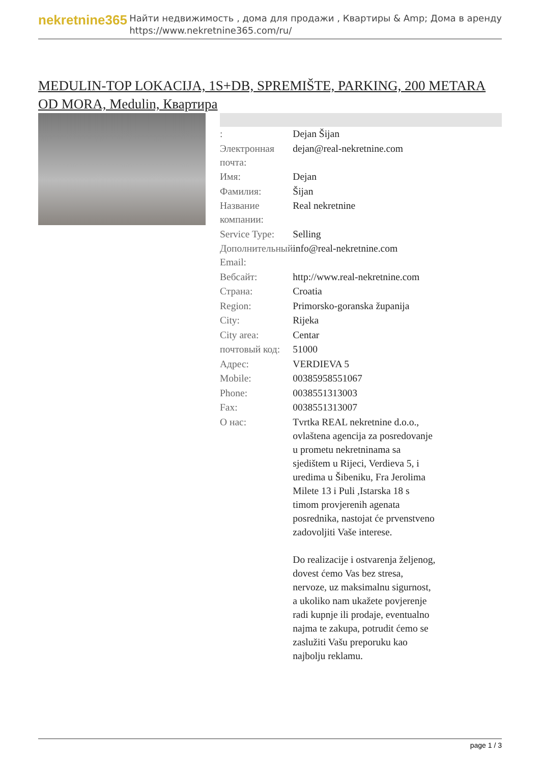nekretnine365
Найти недвижимость , дома для продажи , Квартиры & Amp; Дома в аренду
https://www.nekretnine365.com/ru/
MEDULIN-TOP LOKACIJA, 1S+DB, SPREMIŠTE, PARKING, 200 METARA OD MORA, Medulin, Квартира
| : | Dejan Šijan |
| Электронная почта: | dejan@real-nekretnine.com |
| Имя: | Dejan |
| Фамилия: | Šijan |
| Название компании: | Real nekretnine |
| Service Type: | Selling |
| Дополнительный Email: | info@real-nekretnine.com |
| Вебсайт: | http://www.real-nekretnine.com |
| Страна: | Croatia |
| Region: | Primorsko-goranska županija |
| City: | Rijeka |
| City area: | Centar |
| почтовый код: | 51000 |
| Адрес: | VERDIEVA 5 |
| Mobile: | 00385958551067 |
| Phone: | 0038551313003 |
| Fax: | 0038551313007 |
| О нас: | Tvrtka REAL nekretnine d.o.o., ovlaštena agencija za posredovanje u prometu nekretninama sa sjedištem u Rijeci, Verdieva 5, i uredima u Šibeniku, Fra Jerolima Milete 13 i Puli ,Istarska 18 s timom provjerenih agenata posrednika, nastojat će prvenstveno zadovoljiti Vaše interese. Do realizacije i ostvarenja željenog, dovest ćemo Vas bez stresa, nervoze, uz maksimalnu sigurnost, a ukoliko nam ukažete povjerenje radi kupnje ili prodaje, eventualno najma te zakupa, potrudit ćemo se zaslužiti Vašu preporuku kao najbolju reklamu. |
page 1 / 3